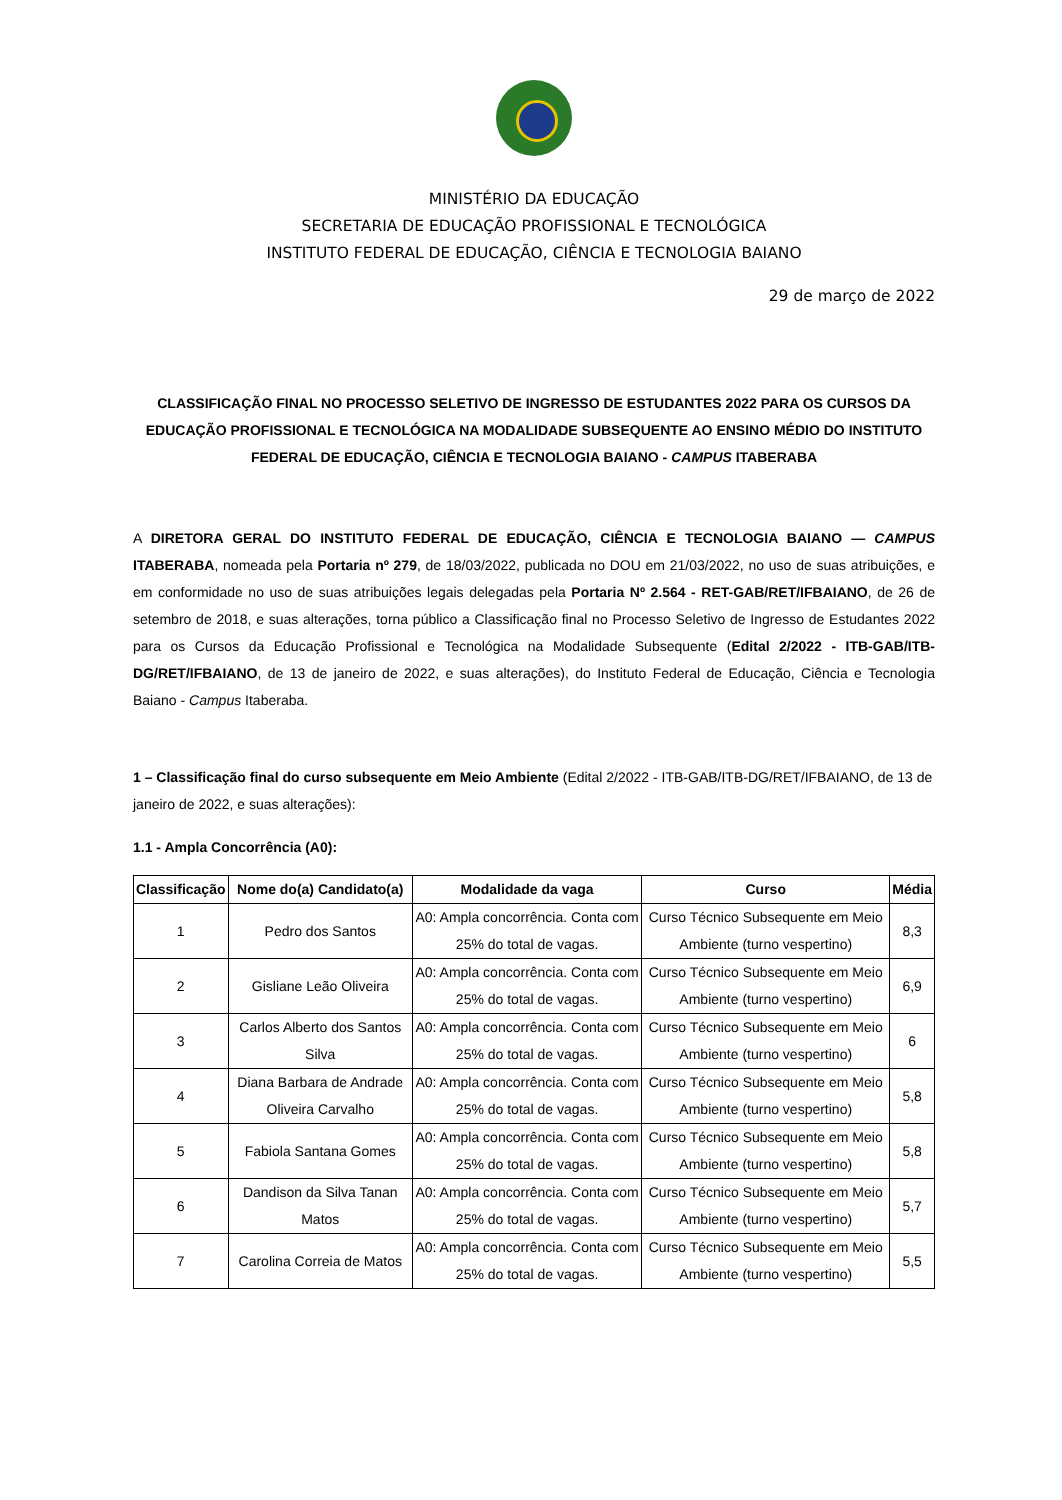MINISTÉRIO DA EDUCAÇÃO
SECRETARIA DE EDUCAÇÃO PROFISSIONAL E TECNOLÓGICA
INSTITUTO FEDERAL DE EDUCAÇÃO, CIÊNCIA E TECNOLOGIA BAIANO
29 de março de 2022
CLASSIFICAÇÃO FINAL NO PROCESSO SELETIVO DE INGRESSO DE ESTUDANTES 2022 PARA OS CURSOS DA EDUCAÇÃO PROFISSIONAL E TECNOLÓGICA NA MODALIDADE SUBSEQUENTE AO ENSINO MÉDIO DO INSTITUTO FEDERAL DE EDUCAÇÃO, CIÊNCIA E TECNOLOGIA BAIANO - CAMPUS ITABERABA
A DIRETORA GERAL DO INSTITUTO FEDERAL DE EDUCAÇÃO, CIÊNCIA E TECNOLOGIA BAIANO — CAMPUS ITABERABA, nomeada pela Portaria nº 279, de 18/03/2022, publicada no DOU em 21/03/2022, no uso de suas atribuições, e em conformidade no uso de suas atribuições legais delegadas pela Portaria Nº 2.564 - RET-GAB/RET/IFBAIANO, de 26 de setembro de 2018, e suas alterações, torna público a Classificação final no Processo Seletivo de Ingresso de Estudantes 2022 para os Cursos da Educação Profissional e Tecnológica na Modalidade Subsequente (Edital 2/2022 - ITB-GAB/ITB-DG/RET/IFBAIANO, de 13 de janeiro de 2022, e suas alterações), do Instituto Federal de Educação, Ciência e Tecnologia Baiano - Campus Itaberaba.
1 – Classificação final do curso subsequente em Meio Ambiente (Edital 2/2022 - ITB-GAB/ITB-DG/RET/IFBAIANO, de 13 de janeiro de 2022, e suas alterações):
1.1 - Ampla Concorrência (A0):
| Classificação | Nome do(a) Candidato(a) | Modalidade da vaga | Curso | Média |
| --- | --- | --- | --- | --- |
| 1 | Pedro dos Santos | A0: Ampla concorrência. Conta com 25% do total de vagas. | Curso Técnico Subsequente em Meio Ambiente (turno vespertino) | 8,3 |
| 2 | Gisliane Leão Oliveira | A0: Ampla concorrência. Conta com 25% do total de vagas. | Curso Técnico Subsequente em Meio Ambiente (turno vespertino) | 6,9 |
| 3 | Carlos Alberto dos Santos Silva | A0: Ampla concorrência. Conta com 25% do total de vagas. | Curso Técnico Subsequente em Meio Ambiente (turno vespertino) | 6 |
| 4 | Diana Barbara de Andrade Oliveira Carvalho | A0: Ampla concorrência. Conta com 25% do total de vagas. | Curso Técnico Subsequente em Meio Ambiente (turno vespertino) | 5,8 |
| 5 | Fabiola Santana Gomes | A0: Ampla concorrência. Conta com 25% do total de vagas. | Curso Técnico Subsequente em Meio Ambiente (turno vespertino) | 5,8 |
| 6 | Dandison da Silva Tanan Matos | A0: Ampla concorrência. Conta com 25% do total de vagas. | Curso Técnico Subsequente em Meio Ambiente (turno vespertino) | 5,7 |
| 7 | Carolina Correia de Matos | A0: Ampla concorrência. Conta com 25% do total de vagas. | Curso Técnico Subsequente em Meio Ambiente (turno vespertino) | 5,5 |